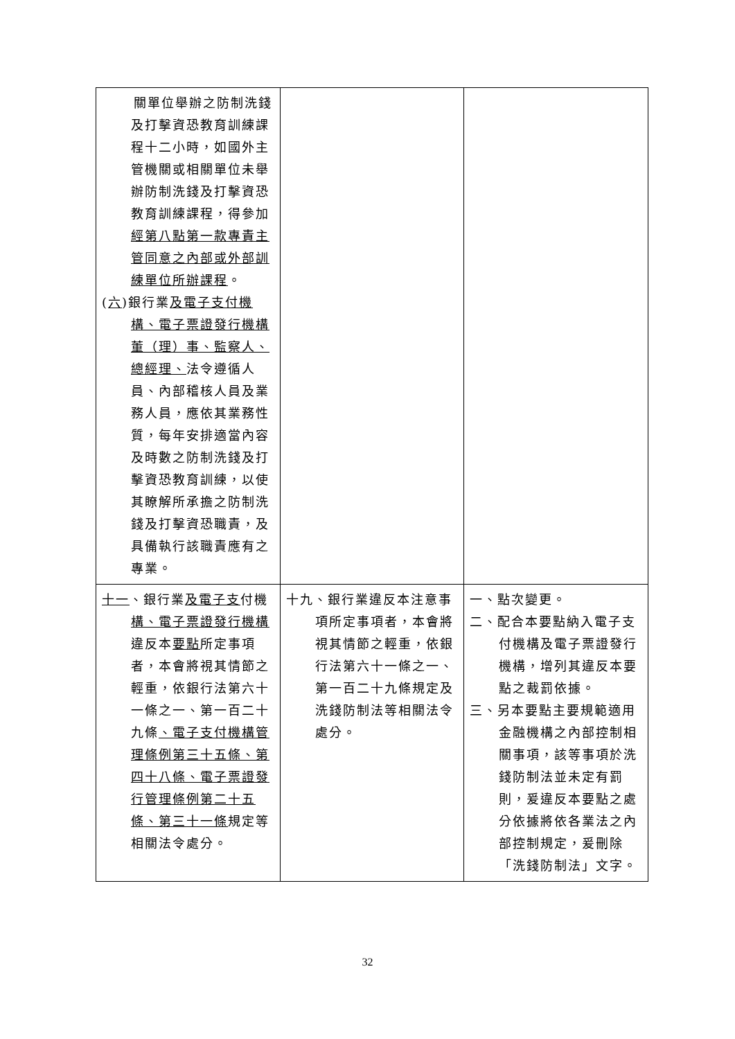| 關單位舉辦之防制洗錢及打擊資恐教育訓練課程十二小時，如國外主管機關或相關單位未舉辦防制洗錢及打擊資恐教育訓練課程，得參加 經第八點第一款專責主管同意之內部或外部訓練單位所辦課程 。 ( 六 )銀行業 及電子支付機構、電子票證發行機構董（理）事、監察人、總經理、 法令遵循人員、內部稽核人員及業務人員，應依其業務性質，每年安排適當內容及時數之防制洗錢及打擊資恐教育訓練，以使其瞭解所承擔之防制洗錢及打擊資恐職責，及具備執行該職責應有之專業。 | | |
| 十一 、銀行業 及電子支 付機 構、電子票證發行機構 違反本 要點 所定事項者，本會將視其情節之輕重，依銀行法第六十一條之一、第一百二十九條 、電子支付機構管理條例第三十五條、第四十八條、電子票證發行管理條例第二十五條、第三十一條 規定等相關法令處分。 | 十九、銀行業違反本注意事項所定事項者，本會將視其情節之輕重，依銀行法第六十一條之一、第一百二十九條規定及洗錢防制法等相關法令處分。 | 一、點次變更。 二、配合本要點納入電子支付機構及電子票證發行機構，增列其違反本要點之裁罰依據。 三、另本要點主要規範適用金融機構之內部控制相關事項，該等事項於洗錢防制法並未定有罰則，爰違反本要點之處分依據將依各業法之內部控制規定，爰刪除「洗錢防制法」文字。 |
32